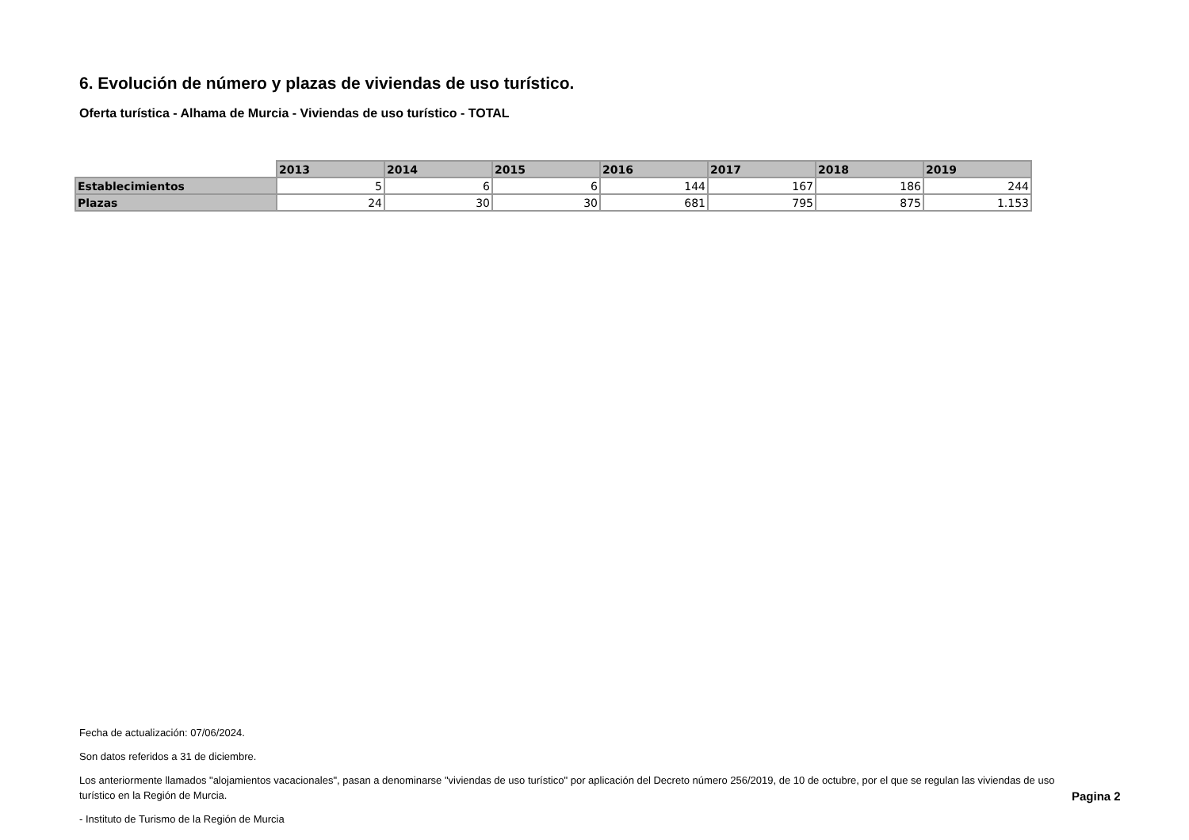6. Evolución de número y plazas de viviendas de uso turístico.
Oferta turística - Alhama de Murcia - Viviendas de uso turístico - TOTAL
| | 2013 | 2014 | 2015 | 2016 | 2017 | 2018 | 2019 |
| --- | --- | --- | --- | --- | --- | --- | --- |
| Establecimientos | 5 | 6 | 6 | 144 | 167 | 186 | 244 |
| Plazas | 24 | 30 | 30 | 681 | 795 | 875 | 1.153 |
Fecha de actualización: 07/06/2024.
Son datos referidos a 31 de diciembre.
Los anteriormente llamados "alojamientos vacacionales", pasan a denominarse "viviendas de uso turístico" por aplicación del Decreto número 256/2019, de 10 de octubre, por el que se regulan las viviendas de uso turístico en la Región de Murcia.
- Instituto de Turismo de la Región de Murcia
Pagina 2